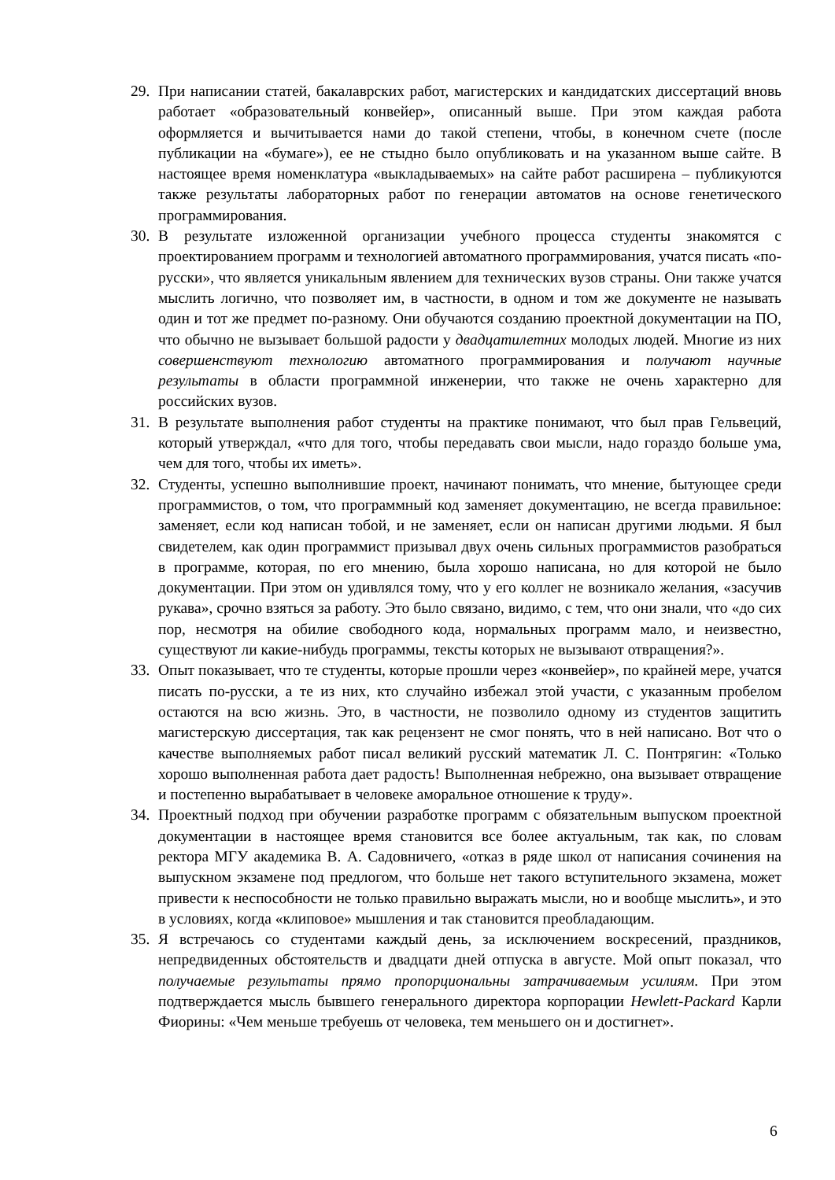29. При написании статей, бакалаврских работ, магистерских и кандидатских диссертаций вновь работает «образовательный конвейер», описанный выше. При этом каждая работа оформляется и вычитывается нами до такой степени, чтобы, в конечном счете (после публикации на «бумаге»), ее не стыдно было опубликовать и на указанном выше сайте. В настоящее время номенклатура «выкладываемых» на сайте работ расширена – публикуются также результаты лабораторных работ по генерации автоматов на основе генетического программирования.
30. В результате изложенной организации учебного процесса студенты знакомятся с проектированием программ и технологией автоматного программирования, учатся писать «по-русски», что является уникальным явлением для технических вузов страны. Они также учатся мыслить логично, что позволяет им, в частности, в одном и том же документе не называть один и тот же предмет по-разному. Они обучаются созданию проектной документации на ПО, что обычно не вызывает большой радости у двадцатилетних молодых людей. Многие из них совершенствуют технологию автоматного программирования и получают научные результаты в области программной инженерии, что также не очень характерно для российских вузов.
31. В результате выполнения работ студенты на практике понимают, что был прав Гельвеций, который утверждал, «что для того, чтобы передавать свои мысли, надо гораздо больше ума, чем для того, чтобы их иметь».
32. Студенты, успешно выполнившие проект, начинают понимать, что мнение, бытующее среди программистов, о том, что программный код заменяет документацию, не всегда правильное: заменяет, если код написан тобой, и не заменяет, если он написан другими людьми. Я был свидетелем, как один программист призывал двух очень сильных программистов разобраться в программе, которая, по его мнению, была хорошо написана, но для которой не было документации. При этом он удивлялся тому, что у его коллег не возникало желания, «засучив рукава», срочно взяться за работу. Это было связано, видимо, с тем, что они знали, что «до сих пор, несмотря на обилие свободного кода, нормальных программ мало, и неизвестно, существуют ли какие-нибудь программы, тексты которых не вызывают отвращения?».
33. Опыт показывает, что те студенты, которые прошли через «конвейер», по крайней мере, учатся писать по-русски, а те из них, кто случайно избежал этой участи, с указанным пробелом остаются на всю жизнь. Это, в частности, не позволило одному из студентов защитить магистерскую диссертация, так как рецензент не смог понять, что в ней написано. Вот что о качестве выполняемых работ писал великий русский математик Л. С. Понтрягин: «Только хорошо выполненная работа дает радость! Выполненная небрежно, она вызывает отвращение и постепенно вырабатывает в человеке аморальное отношение к труду».
34. Проектный подход при обучении разработке программ с обязательным выпуском проектной документации в настоящее время становится все более актуальным, так как, по словам ректора МГУ академика В. А. Садовничего, «отказ в ряде школ от написания сочинения на выпускном экзамене под предлогом, что больше нет такого вступительного экзамена, может привести к неспособности не только правильно выражать мысли, но и вообще мыслить», и это в условиях, когда «клиповое» мышления и так становится преобладающим.
35. Я встречаюсь со студентами каждый день, за исключением воскресений, праздников, непредвиденных обстоятельств и двадцати дней отпуска в августе. Мой опыт показал, что получаемые результаты прямо пропорциональны затрачиваемым усилиям. При этом подтверждается мысль бывшего генерального директора корпорации Hewlett-Packard Карли Фиорины: «Чем меньше требуешь от человека, тем меньшего он и достигнет».
6